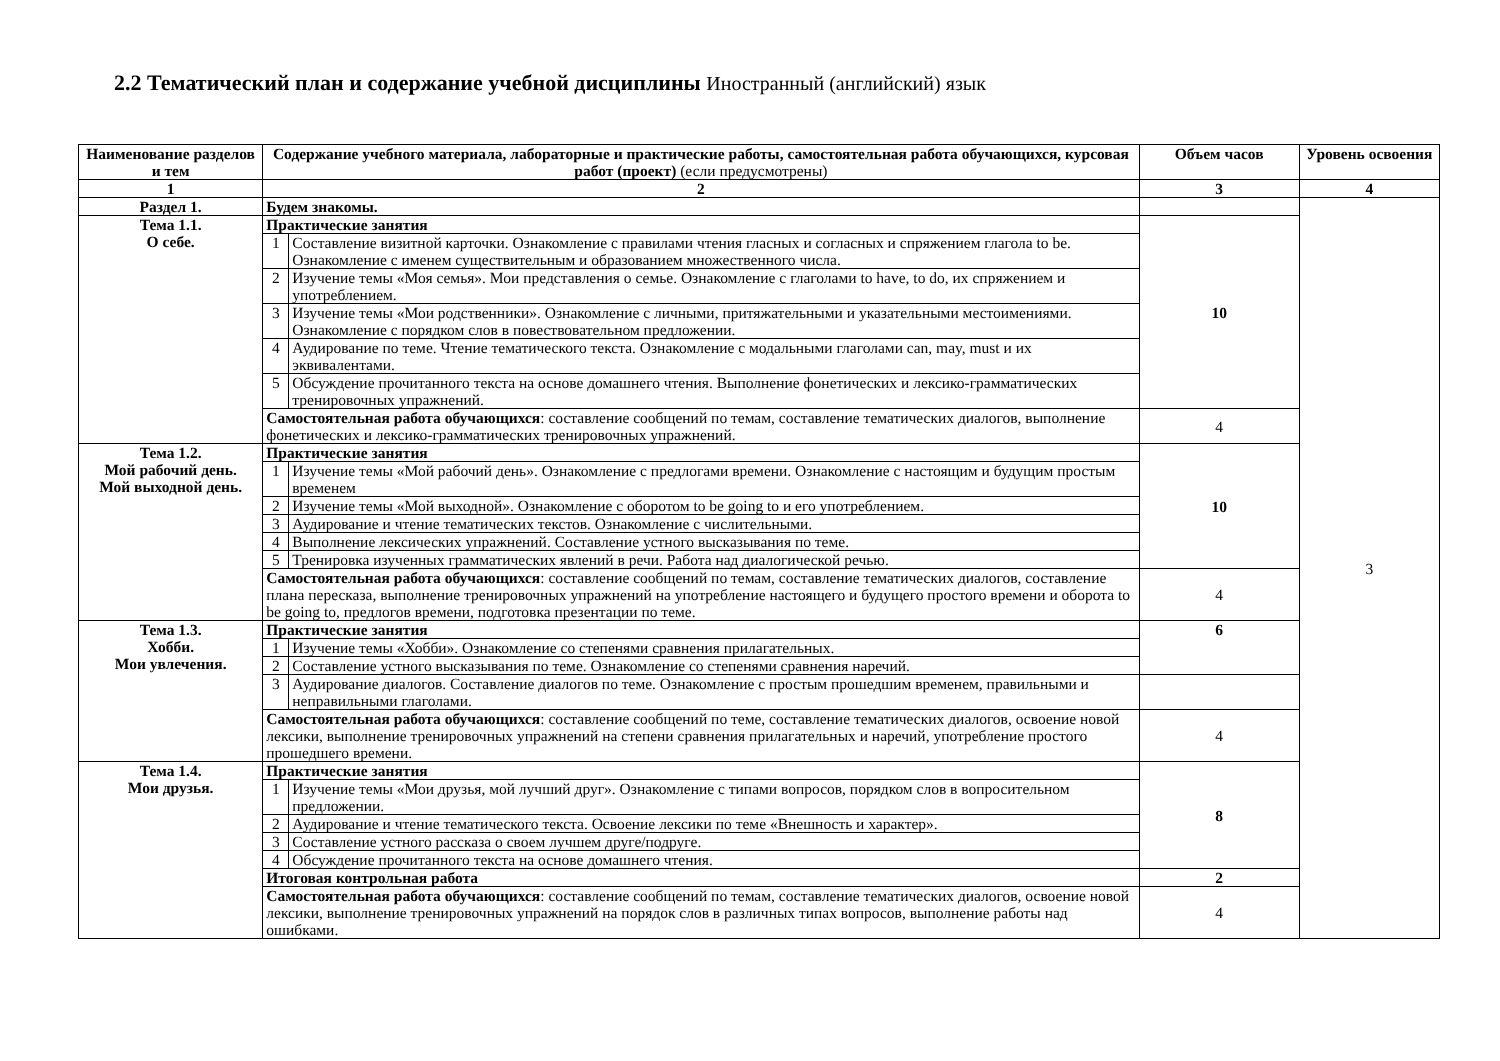2.2 Тематический план и содержание учебной дисциплины Иностранный (английский) язык
| Наименование разделов и тем | Содержание учебного материала, лабораторные и практические работы, самостоятельная работа обучающихся, курсовая работ (проект) (если предусмотрены) | | Объем часов | Уровень освоения |
| --- | --- | --- | --- | --- |
| 1 | 2 | | 3 | 4 |
| Раздел 1. | Будем знакомы. | | | 3 |
| Тема 1.1. О себе. | Практические занятия | | 10 | |
| | 1 | Составление визитной карточки. Ознакомление с правилами чтения гласных и согласных и спряжением глагола to be. Ознакомление с именем существительным и образованием множественного числа. | | |
| | 2 | Изучение темы «Моя семья». Мои представления о семье. Ознакомление с глаголами to have, to do, их спряжением и употреблением. | | |
| | 3 | Изучение темы «Мои родственники». Ознакомление с личными, притяжательными и указательными местоимениями. Ознакомление с порядком слов в повествовательном предложении. | | |
| | 4 | Аудирование по теме. Чтение тематического текста. Ознакомление с модальными глаголами can, may, must и их эквивалентами. | | |
| | 5 | Обсуждение прочитанного текста на основе домашнего чтения. Выполнение фонетических и лексико-грамматических тренировочных упражнений. | | |
| | Самостоятельная работа обучающихся : составление сообщений по темам, составление тематических диалогов, выполнение фонетических и лексико-грамматических тренировочных упражнений. | | 4 | |
| Тема 1.2. Мой рабочий день. Мой выходной день. | Практические занятия | | 10 | |
| | 1 | Изучение темы «Мой рабочий день». Ознакомление с предлогами времени. Ознакомление с настоящим и будущим простым временем | | |
| | 2 | Изучение темы «Мой выходной». Ознакомление с оборотом to be going to и его употреблением. | | |
| | 3 | Аудирование и чтение тематических текстов. Ознакомление с числительными. | | |
| | 4 | Выполнение лексических упражнений. Составление устного высказывания по теме. | | |
| | 5 | Тренировка изученных грамматических явлений в речи. Работа над диалогической речью. | | |
| | Самостоятельная работа обучающихся : составление сообщений по темам, составление тематических диалогов, составление плана пересказа, выполнение тренировочных упражнений на употребление настоящего и будущего простого времени и оборота to be going to, предлогов времени, подготовка презентации по теме. | | 4 | |
| Тема 1.3. Хобби. Мои увлечения. | Практические занятия | | 6 | |
| | 1 | Изучение темы «Хобби». Ознакомление со степенями сравнения прилагательных. | | |
| | 2 | Составление устного высказывания по теме. Ознакомление со степенями сравнения наречий. | | |
| | 3 | Аудирование диалогов. Составление диалогов по теме. Ознакомление с простым прошедшим временем, правильными и неправильными глаголами. | | |
| | Самостоятельная работа обучающихся : составление сообщений по теме, составление тематических диалогов, освоение новой лексики, выполнение тренировочных упражнений на степени сравнения прилагательных и наречий, употребление простого прошедшего времени. | | 4 | |
| Тема 1.4. Мои друзья. | Практические занятия | | 8 | |
| | 1 | Изучение темы «Мои друзья, мой лучший друг». Ознакомление с типами вопросов, порядком слов в вопросительном предложении. | | |
| | 2 | Аудирование и чтение тематического текста. Освоение лексики по теме «Внешность и характер». | | |
| | 3 | Составление устного рассказа о своем лучшем друге/подруге. | | |
| | 4 | Обсуждение прочитанного текста на основе домашнего чтения. | | |
| | Итоговая контрольная работа | | 2 | |
| | Самостоятельная работа обучающихся : составление сообщений по темам, составление тематических диалогов, освоение новой лексики, выполнение тренировочных упражнений на порядок слов в различных типах вопросов, выполнение работы над ошибками. | | 4 | |